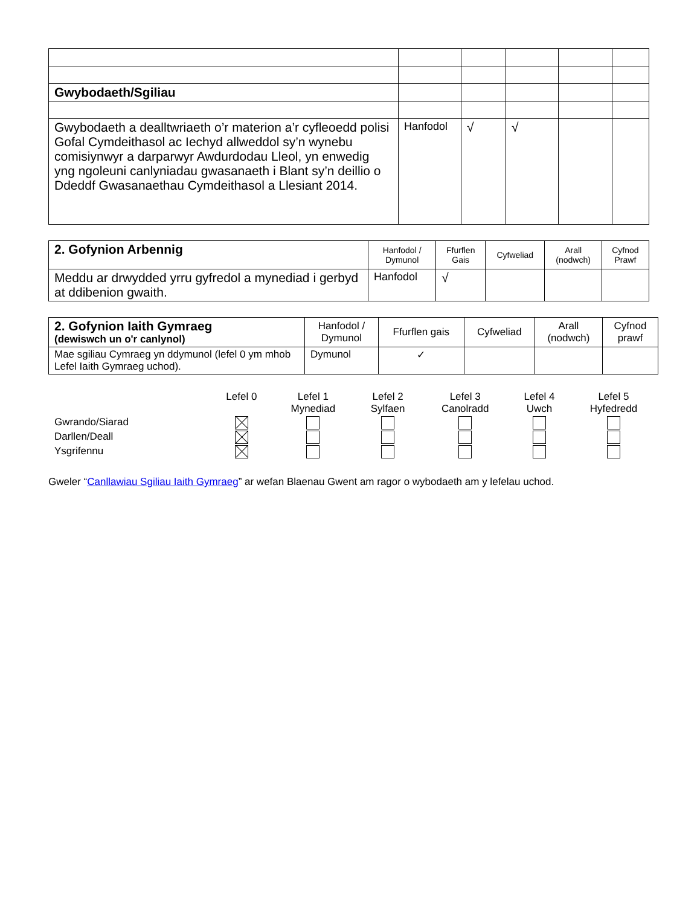| Gwybodaeth/Sgiliau | | | | | |
| Gwybodaeth a dealltwriaeth o’r materion a’r cyfleoedd polisi Gofal Cymdeithasol ac Iechyd allweddol sy’n wynebu comisiynwyr a darparwyr Awdurdodau Lleol, yn enwedig yng ngoleuni canlyniadau gwasanaeth i Blant sy’n deillio o Ddeddf Gwasanaethau Cymdeithasol a Llesiant 2014. | Hanfodol | √ | √ | | |
| 2. Gofynion Arbennig | Hanfodol / Dymunol | Ffurflen Gais | Cyfweliad | Arall (nodwch) | Cyfnod Prawf |
| Meddu ar drwydded yrru gyfredol a mynediad i gerbyd at ddibenion gwaith. | Hanfodol | √ | | | |
| 2. Gofynion Iaith Gymraeg (dewiswch un o'r canlynol) | Hanfodol / Dymunol | Ffurflen gais | Cyfweliad | Arall (nodwch) | Cyfnod prawf |
| Mae sgiliau Cymraeg yn ddymunol (lefel 0 ym mhob Lefel Iaith Gymraeg uchod). | Dymunol | ✓ | | | |
| | Lefel 0 | Lefel 1 Mynediad | Lefel 2 Sylfaen | Lefel 3 Canolradd | Lefel 4 Uwch | Lefel 5 Hyfedredd |
| Gwrando/Siarad | | | | | | |
| Darllen/Deall | | | | | | |
| Ysgrifennu | | | | | | |
Gweler “Canllawiau Sgiliau Iaith Gymraeg” ar wefan Blaenau Gwent am ragor o wybodaeth am y lefelau uchod.